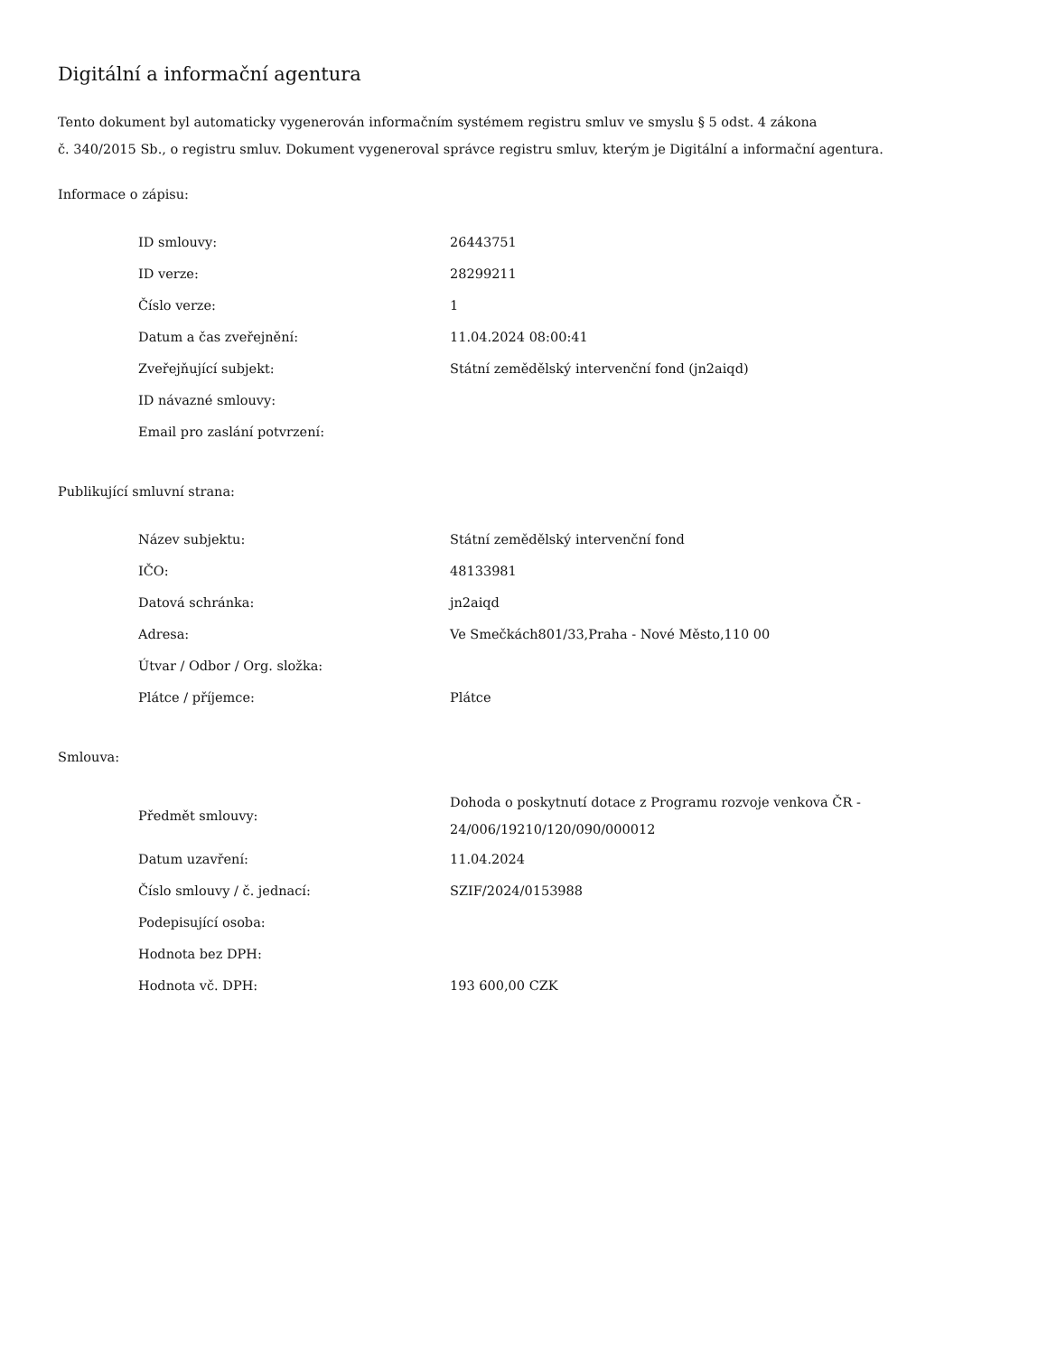Digitální a informační agentura
Tento dokument byl automaticky vygenerován informačním systémem registru smluv ve smyslu § 5 odst. 4 zákona
č. 340/2015 Sb., o registru smluv. Dokument vygeneroval správce registru smluv, kterým je Digitální a informační agentura.
Informace o zápisu:
| ID smlouvy: | 26443751 |
| ID verze: | 28299211 |
| Číslo verze: | 1 |
| Datum a čas zveřejnění: | 11.04.2024 08:00:41 |
| Zveřejňující subjekt: | Státní zemědělský intervenční fond (jn2aiqd) |
| ID návazné smlouvy: | |
| Email pro zaslání potvrzení: | |
Publikující smluvní strana:
| Název subjektu: | Státní zemědělský intervenční fond |
| IČO: | 48133981 |
| Datová schránka: | jn2aiqd |
| Adresa: | Ve Smečkách801/33,Praha - Nové Město,110 00 |
| Útvar / Odbor / Org. složka: | |
| Plátce / příjemce: | Plátce |
Smlouva:
| Předmět smlouvy: | Dohoda o poskytnutí dotace z Programu rozvoje venkova ČR - 24/006/19210/120/090/000012 |
| Datum uzavření: | 11.04.2024 |
| Číslo smlouvy / č. jednací: | SZIF/2024/0153988 |
| Podepisující osoba: | |
| Hodnota bez DPH: | |
| Hodnota vč. DPH: | 193 600,00 CZK |